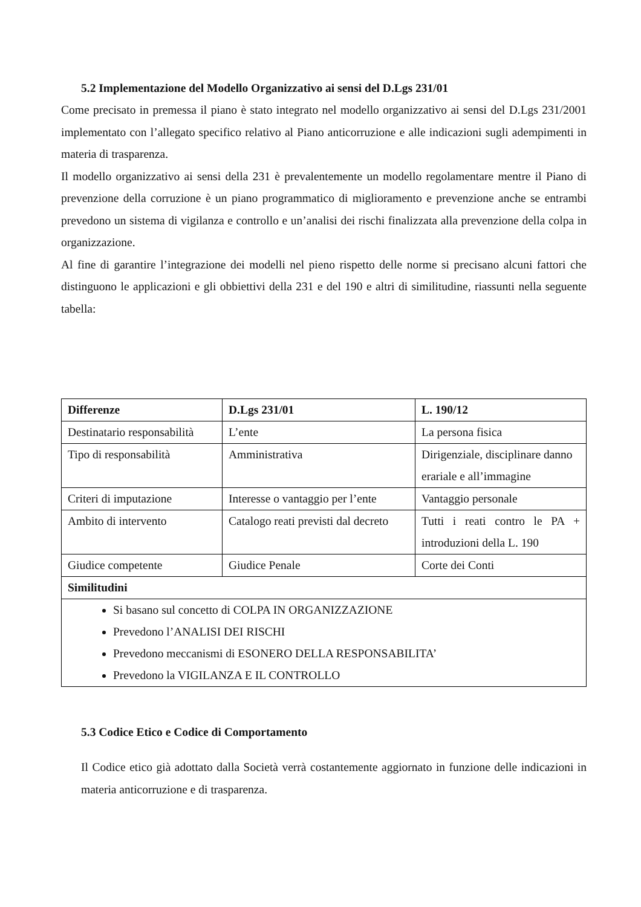5.2 Implementazione del Modello Organizzativo ai sensi del D.Lgs 231/01
Come precisato in premessa il piano è stato integrato nel modello organizzativo ai sensi del D.Lgs 231/2001 implementato con l’allegato specifico relativo al Piano anticorruzione e alle indicazioni sugli adempimenti in materia di trasparenza.
Il modello organizzativo ai sensi della 231 è prevalentemente un modello regolamentare mentre il Piano di prevenzione della corruzione è un piano programmatico di miglioramento e prevenzione anche se entrambi prevedono un sistema di vigilanza e controllo e un’analisi dei rischi finalizzata alla prevenzione della colpa in organizzazione.
Al fine di garantire l’integrazione dei modelli nel pieno rispetto delle norme si precisano alcuni fattori che distinguono le applicazioni e gli obbiettivi della 231 e del 190 e altri di similitudine, riassunti nella seguente tabella:
| Differenze | D.Lgs 231/01 | L. 190/12 |
| Destinatario responsabilità | L’ente | La persona fisica |
| Tipo di responsabilità | Amministrativa | Dirigenziale, disciplinare danno erariale e all’immagine |
| Criteri di imputazione | Interesse o vantaggio per l’ente | Vantaggio personale |
| Ambito di intervento | Catalogo reati previsti dal decreto | Tutti i reati contro le PA + introduzioni della L. 190 |
| Giudice competente | Giudice Penale | Corte dei Conti |
| Similitudini | | |
| Si basano sul concetto di COLPA IN ORGANIZZAZIONE Prevedono l’ANALISI DEI RISCHI Prevedono meccanismi di ESONERO DELLA RESPONSABILITA’ Prevedono la VIGILANZA E IL CONTROLLO | | |
5.3 Codice Etico e Codice di Comportamento
Il Codice etico già adottato dalla Società verrà costantemente aggiornato in funzione delle indicazioni in materia anticorruzione e di trasparenza.